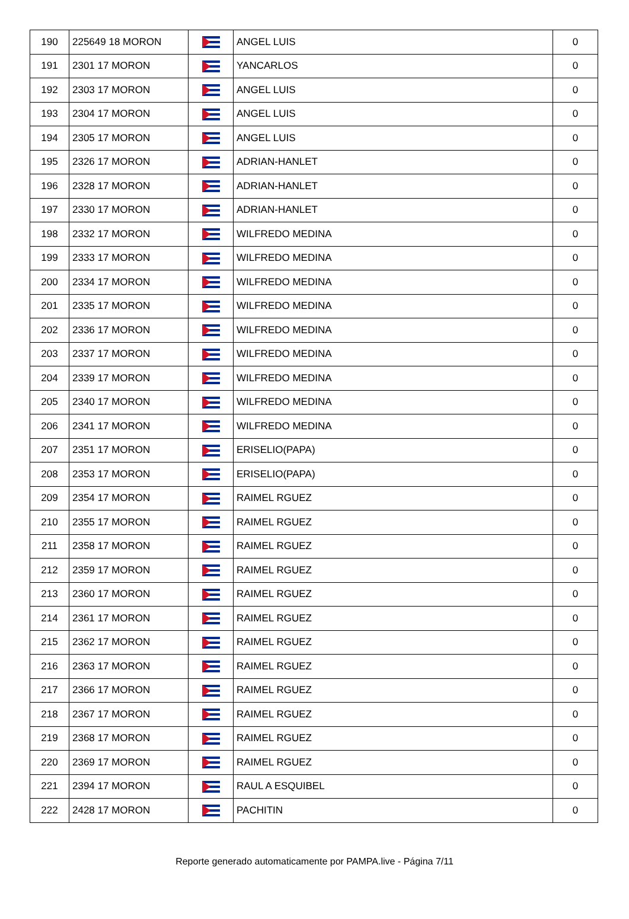| 190 | 225649 18 MORON | | ANGEL LUIS | 0 |
| 191 | 2301 17 MORON | | YANCARLOS | 0 |
| 192 | 2303 17 MORON | | ANGEL LUIS | 0 |
| 193 | 2304 17 MORON | | ANGEL LUIS | 0 |
| 194 | 2305 17 MORON | | ANGEL LUIS | 0 |
| 195 | 2326 17 MORON | | ADRIAN-HANLET | 0 |
| 196 | 2328 17 MORON | | ADRIAN-HANLET | 0 |
| 197 | 2330 17 MORON | | ADRIAN-HANLET | 0 |
| 198 | 2332 17 MORON | | WILFREDO MEDINA | 0 |
| 199 | 2333 17 MORON | | WILFREDO MEDINA | 0 |
| 200 | 2334 17 MORON | | WILFREDO MEDINA | 0 |
| 201 | 2335 17 MORON | | WILFREDO MEDINA | 0 |
| 202 | 2336 17 MORON | | WILFREDO MEDINA | 0 |
| 203 | 2337 17 MORON | | WILFREDO MEDINA | 0 |
| 204 | 2339 17 MORON | | WILFREDO MEDINA | 0 |
| 205 | 2340 17 MORON | | WILFREDO MEDINA | 0 |
| 206 | 2341 17 MORON | | WILFREDO MEDINA | 0 |
| 207 | 2351 17 MORON | | ERISELIO(PAPA) | 0 |
| 208 | 2353 17 MORON | | ERISELIO(PAPA) | 0 |
| 209 | 2354 17 MORON | | RAIMEL RGUEZ | 0 |
| 210 | 2355 17 MORON | | RAIMEL RGUEZ | 0 |
| 211 | 2358 17 MORON | | RAIMEL RGUEZ | 0 |
| 212 | 2359 17 MORON | | RAIMEL RGUEZ | 0 |
| 213 | 2360 17 MORON | | RAIMEL RGUEZ | 0 |
| 214 | 2361 17 MORON | | RAIMEL RGUEZ | 0 |
| 215 | 2362 17 MORON | | RAIMEL RGUEZ | 0 |
| 216 | 2363 17 MORON | | RAIMEL RGUEZ | 0 |
| 217 | 2366 17 MORON | | RAIMEL RGUEZ | 0 |
| 218 | 2367 17 MORON | | RAIMEL RGUEZ | 0 |
| 219 | 2368 17 MORON | | RAIMEL RGUEZ | 0 |
| 220 | 2369 17 MORON | | RAIMEL RGUEZ | 0 |
| 221 | 2394 17 MORON | | RAUL A ESQUIBEL | 0 |
| 222 | 2428 17 MORON | | PACHITIN | 0 |
Reporte generado automaticamente por PAMPA.live - Página 7/11